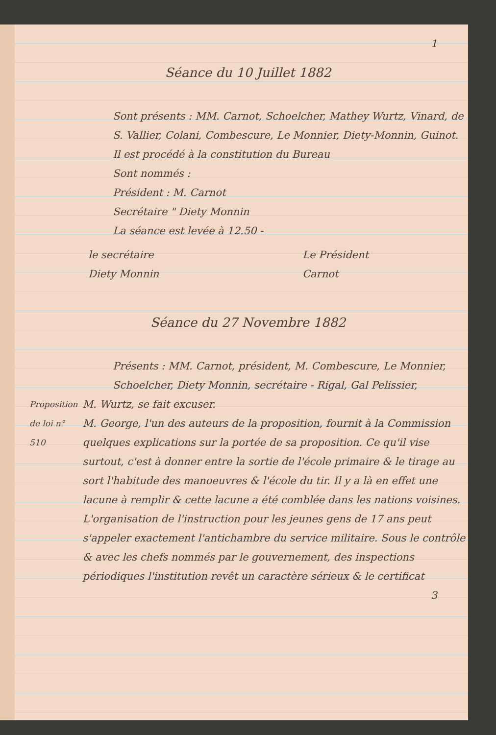1
Séance du 10 Juillet 1882
Sont présents : MM. Carnot, Schoelcher, Mathey Wurtz, Vinard, de S. Vallier, Colani, Combescure, Le Monnier, Diety-Monnin, Guinot.
Il est procédé à la constitution du Bureau
Sont nommés :
Président : M. Carnot
Secrétaire " Diety Monnin
La séance est levée à 12.50 -
le secrétaire
Diety Monnin
Le Président
Carnot
Séance du 27 Novembre 1882
Présents : MM. Carnot, président, M. Combescure, Le Monnier, Schoelcher, Diety Monnin, secrétaire - Rigal, Gal Pelissier,
Proposition de loi n° 510
M. Wurtz, se fait excuser.
M. George, l'un des auteurs de la proposition, fournit à la Commission quelques explications sur la portée de sa proposition. Ce qu'il vise surtout, c'est à donner entre la sortie de l'école primaire & le tirage au sort l'habitude des manoeuvres & l'école du tir. Il y a là en effet une lacune à remplir & cette lacune a été comblée dans les nations voisines.
L'organisation de l'instruction pour les jeunes gens de 17 ans peut s'appeler exactement l'antichambre du service militaire. Sous le contrôle & avec les chefs nommés par le gouvernement, des inspections périodiques l'institution revêt un caractère sérieux & le certificat
3